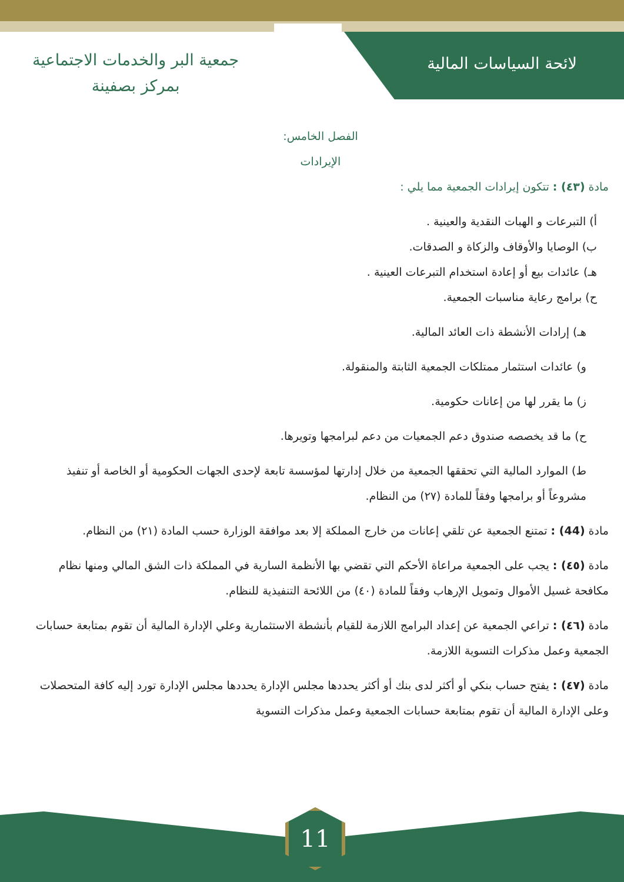لائحة السياسات المالية
جمعية البر والخدمات الاجتماعية
بمركز بصفينة
الفصل الخامس:
الإيرادات
مادة (٤٣) : تتكون إيرادات الجمعية مما يلي :
أ) التبرعات و الهبات النقدية والعينية .
ب) الوصايا والأوقاف والزكاة و الصدقات.
هـ) عائدات بيع أو إعادة استخدام التبرعات العينية .
ح) برامج رعاية مناسبات الجمعية.
هـ) إرادات الأنشطة ذات العائد المالية.
و) عائدات استثمار ممتلكات الجمعية الثابتة والمنقولة.
ز) ما يقرر لها من إعانات حكومية.
ح) ما قد يخصصه صندوق دعم الجمعيات من دعم لبرامجها وتويرها.
ط) الموارد المالية التي تحققها الجمعية من خلال إدارتها لمؤسسة تابعة لإحدى الجهات الحكومية أو الخاصة أو تنفيذ مشروعاً أو برامجها وفقاً للمادة (٢٧) من النظام.
مادة (44) : تمتنع الجمعية عن تلقي إعانات من خارج المملكة إلا بعد موافقة الوزارة حسب المادة (٢١) من النظام.
مادة (٤٥) : يجب على الجمعية مراعاة الأحكم التي تقضي بها الأنظمة السارية في المملكة ذات الشق المالي ومنها نظام مكافحة غسيل الأموال وتمويل الإرهاب وفقاً للمادة (٤٠) من اللائحة التنفيذية للنظام.
مادة (٤٦) : تراعي الجمعية عن إعداد البرامج اللازمة للقيام بأنشطة الاستثمارية وعلي الإدارة المالية أن تقوم بمتابعة حسابات الجمعية وعمل مذكرات التسوية اللازمة.
مادة (٤٧) : يفتح حساب بنكي أو أكثر لدى بنك أو أكثر يحددها مجلس الإدارة يحددها مجلس الإدارة تورد إليه كافة المتحصلات وعلى الإدارة المالية أن تقوم بمتابعة حسابات الجمعية وعمل مذكرات التسوية
11